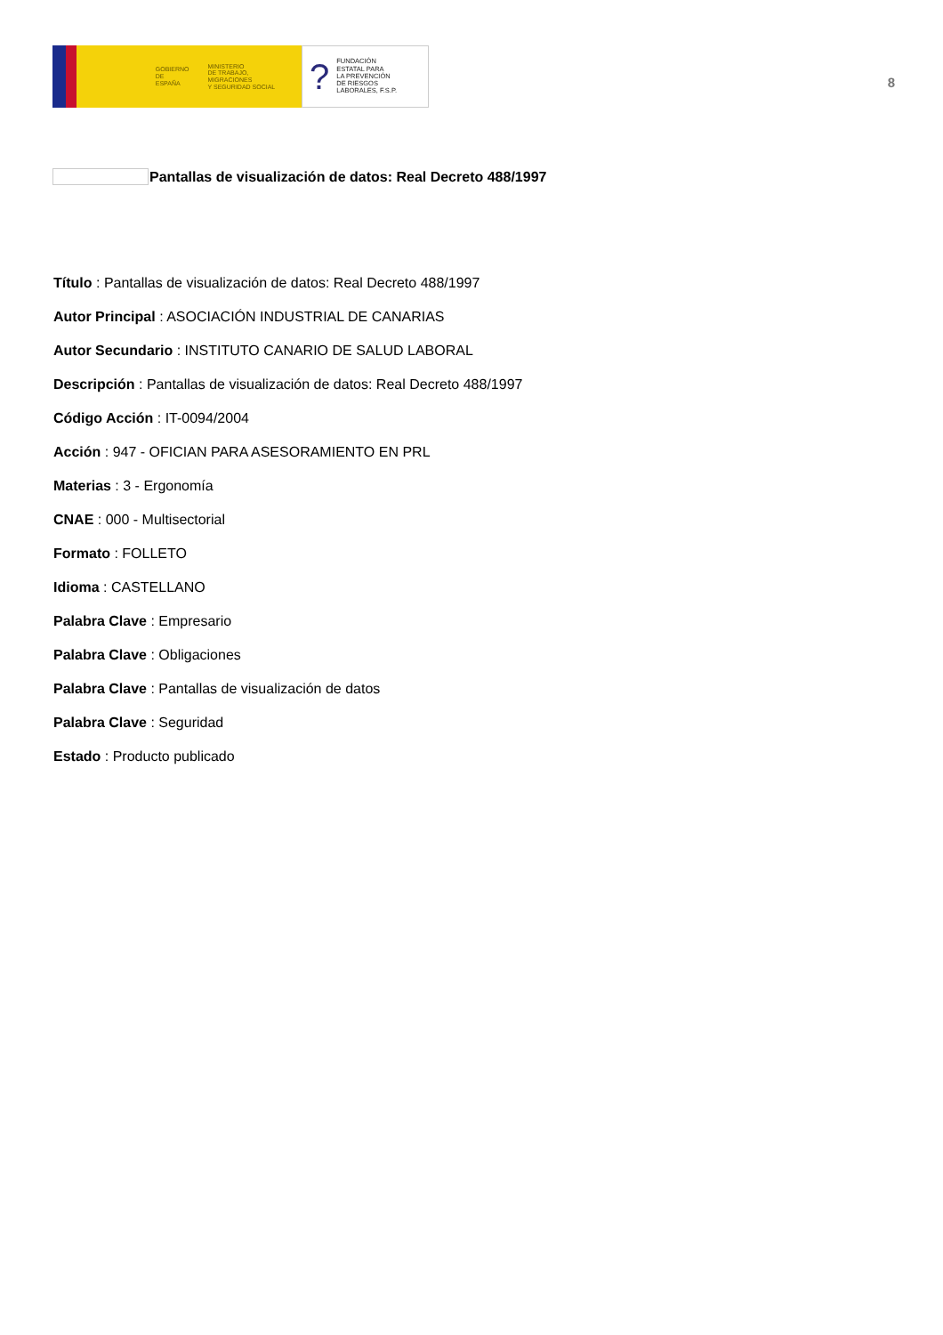GOBIERNO
DE ESPAÑA
MINISTERIO
DE TRABAJO, MIGRACIONES
Y SEGURIDAD SOCIAL
?
FUNDACIÓN
ESTATAL PARA
LA PREVENCIÓN
DE RIESGOS
LABORALES, F.S.P.
8
Pantallas de visualización de datos: Real Decreto 488/1997
Título : Pantallas de visualización de datos: Real Decreto 488/1997
Autor Principal : ASOCIACIÓN INDUSTRIAL DE CANARIAS
Autor Secundario : INSTITUTO CANARIO DE SALUD LABORAL
Descripción : Pantallas de visualización de datos: Real Decreto 488/1997
Código Acción : IT-0094/2004
Acción : 947 - OFICIAN PARA ASESORAMIENTO EN PRL
Materias : 3 - Ergonomía
CNAE : 000 - Multisectorial
Formato : FOLLETO
Idioma : CASTELLANO
Palabra Clave : Empresario
Palabra Clave : Obligaciones
Palabra Clave : Pantallas de visualización de datos
Palabra Clave : Seguridad
Estado : Producto publicado